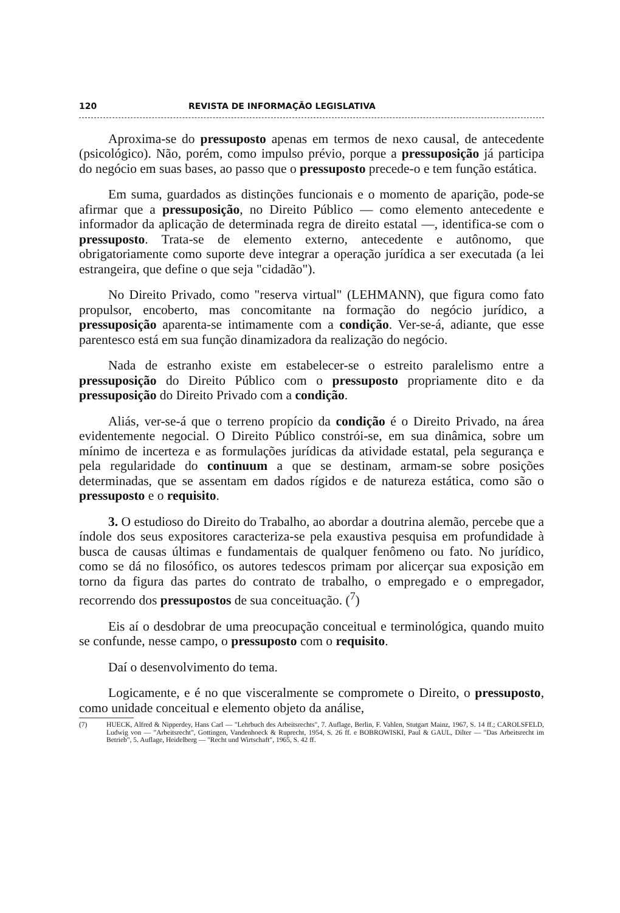120 REVISTA DE INFORMAÇÃO LEGISLATIVA
Aproxima-se do pressuposto apenas em termos de nexo causal, de antecedente (psicológico). Não, porém, como impulso prévio, porque a pressuposição já participa do negócio em suas bases, ao passo que o pressuposto precede-o e tem função estática.
Em suma, guardados as distinções funcionais e o momento de aparição, pode-se afirmar que a pressuposição, no Direito Público — como elemento antecedente e informador da aplicação de determinada regra de direito estatal —, identifica-se com o pressuposto. Trata-se de elemento externo, antecedente e autônomo, que obrigatoriamente como suporte deve integrar a operação jurídica a ser executada (a lei estrangeira, que define o que seja "cidadão").
No Direito Privado, como "reserva virtual" (LEHMANN), que figura como fato propulsor, encoberto, mas concomitante na formação do negócio jurídico, a pressuposição aparenta-se intimamente com a condição. Ver-se-á, adiante, que esse parentesco está em sua função dinamizadora da realização do negócio.
Nada de estranho existe em estabelecer-se o estreito paralelismo entre a pressuposição do Direito Público com o pressuposto propriamente dito e da pressuposição do Direito Privado com a condição.
Aliás, ver-se-á que o terreno propício da condição é o Direito Privado, na área evidentemente negocial. O Direito Público constrói-se, em sua dinâmica, sobre um mínimo de incerteza e as formulações jurídicas da atividade estatal, pela segurança e pela regularidade do continuum a que se destinam, armam-se sobre posições determinadas, que se assentam em dados rígidos e de natureza estática, como são o pressuposto e o requisito.
3. O estudioso do Direito do Trabalho, ao abordar a doutrina alemão, percebe que a índole dos seus expositores caracteriza-se pela exaustiva pesquisa em profundidade à busca de causas últimas e fundamentais de qualquer fenômeno ou fato. No jurídico, como se dá no filosófico, os autores tedescos primam por alicerçar sua exposição em torno da figura das partes do contrato de trabalho, o empregado e o empregador, recorrendo dos pressupostos de sua conceituação. (<sup>7</sup>)
Eis aí o desdobrar de uma preocupação conceitual e terminológica, quando muito se confunde, nesse campo, o pressuposto com o requisito.
Daí o desenvolvimento do tema.
Logicamente, e é no que visceralmente se compromete o Direito, o pressuposto, como unidade conceitual e elemento objeto da análise,
(7) HUECK, Alfred & Nipperdey, Hans Carl — "Lehrbuch des Arbeitsrechts", 7. Auflage, Berlin, F. Vahlen, Stutgart Mainz, 1967, S. 14 ff.; CAROLSFELD, Ludwig von — "Arbeitsrecht", Gottingen, Vandenhoeck & Ruprecht, 1954, S. 26 ff. e BOBROWISKI, Paul & GAUL, Dilter — "Das Arbeitsrecht im Betrieb", 5. Auflage, Heidelberg — "Recht und Wirtschaft", 1965, S. 42 ff.